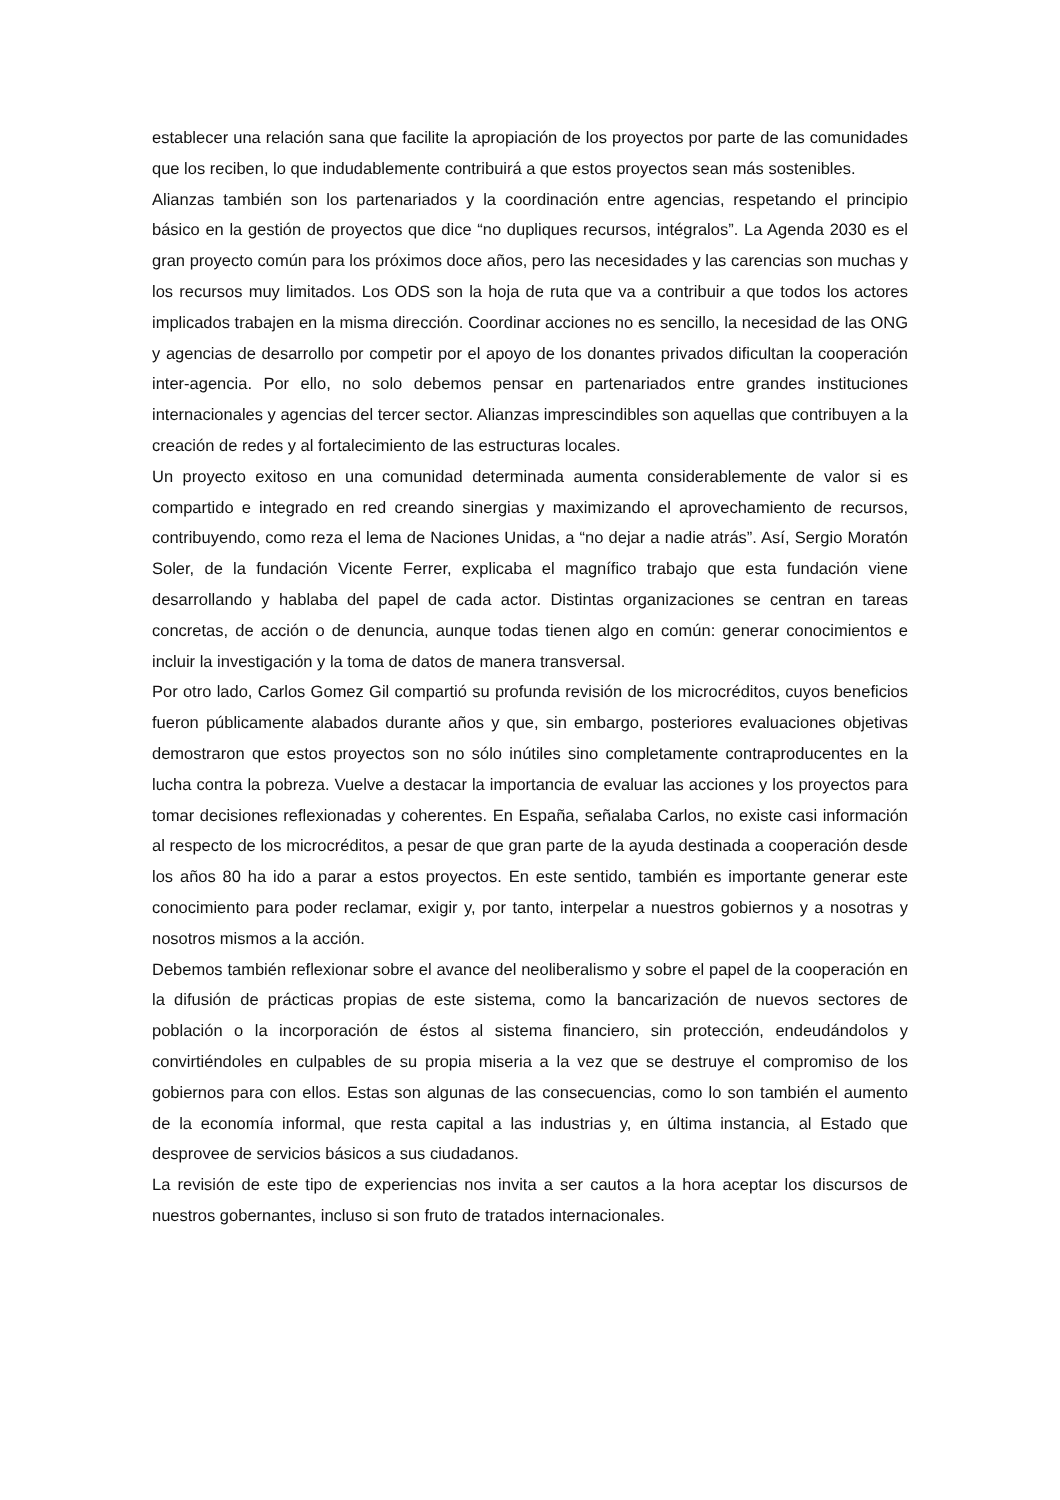establecer una relación sana que facilite la apropiación de los proyectos por parte de las comunidades que los reciben, lo que indudablemente contribuirá a que estos proyectos sean más sostenibles.
Alianzas también son los partenariados y la coordinación entre agencias, respetando el principio básico en la gestión de proyectos que dice “no dupliques recursos, intégralos”. La Agenda 2030 es el gran proyecto común para los próximos doce años, pero las necesidades y las carencias son muchas y los recursos muy limitados. Los ODS son la hoja de ruta que va a contribuir a que todos los actores implicados trabajen en la misma dirección. Coordinar acciones no es sencillo, la necesidad de las ONG y agencias de desarrollo por competir por el apoyo de los donantes privados dificultan la cooperación inter-agencia. Por ello, no solo debemos pensar en partenariados entre grandes instituciones internacionales y agencias del tercer sector. Alianzas imprescindibles son aquellas que contribuyen a la creación de redes y al fortalecimiento de las estructuras locales.
Un proyecto exitoso en una comunidad determinada aumenta considerablemente de valor si es compartido e integrado en red creando sinergias y maximizando el aprovechamiento de recursos, contribuyendo, como reza el lema de Naciones Unidas, a “no dejar a nadie atrás”. Así, Sergio Moratón Soler, de la fundación Vicente Ferrer, explicaba el magnífico trabajo que esta fundación viene desarrollando y hablaba del papel de cada actor. Distintas organizaciones se centran en tareas concretas, de acción o de denuncia, aunque todas tienen algo en común: generar conocimientos e incluir la investigación y la toma de datos de manera transversal.
Por otro lado, Carlos Gomez Gil compartió su profunda revisión de los microcréditos, cuyos beneficios fueron públicamente alabados durante años y que, sin embargo, posteriores evaluaciones objetivas demostraron que estos proyectos son no sólo inútiles sino completamente contraproducentes en la lucha contra la pobreza. Vuelve a destacar la importancia de evaluar las acciones y los proyectos para tomar decisiones reflexionadas y coherentes. En España, señalaba Carlos, no existe casi información al respecto de los microcréditos, a pesar de que gran parte de la ayuda destinada a cooperación desde los años 80 ha ido a parar a estos proyectos. En este sentido, también es importante generar este conocimiento para poder reclamar, exigir y, por tanto, interpelar a nuestros gobiernos y a nosotras y nosotros mismos a la acción.
Debemos también reflexionar sobre el avance del neoliberalismo y sobre el papel de la cooperación en la difusión de prácticas propias de este sistema, como la bancarización de nuevos sectores de población o la incorporación de éstos al sistema financiero, sin protección, endeudándolos y convirtiéndoles en culpables de su propia miseria a la vez que se destruye el compromiso de los gobiernos para con ellos. Estas son algunas de las consecuencias, como lo son también el aumento de la economía informal, que resta capital a las industrias y, en última instancia, al Estado que desprovee de servicios básicos a sus ciudadanos.
La revisión de este tipo de experiencias nos invita a ser cautos a la hora aceptar los discursos de nuestros gobernantes, incluso si son fruto de tratados internacionales.